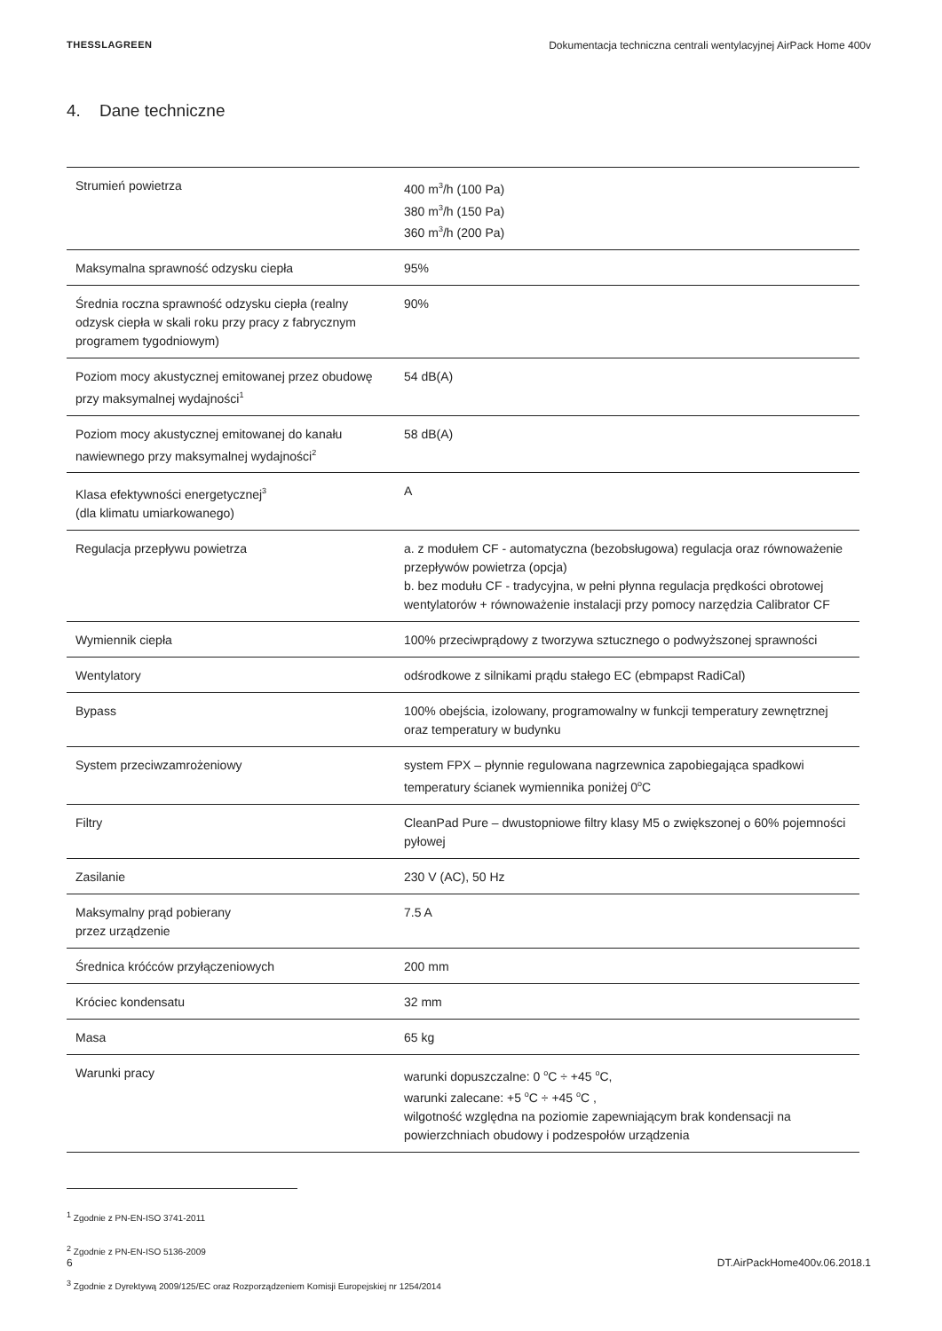THESSLAGREEN Dokumentacja techniczna centrali wentylacyjnej AirPack Home 400v
4. Dane techniczne
| Strumień powietrza | 400 m<sup>3</sup>/h (100 Pa) 380 m<sup>3</sup>/h (150 Pa) 360 m<sup>3</sup>/h (200 Pa) |
| Maksymalna sprawność odzysku ciepła | 95% |
| Średnia roczna sprawność odzysku ciepła (realny odzysk ciepła w skali roku przy pracy z fabrycznym programem tygodniowym) | 90% |
| Poziom mocy akustycznej emitowanej przez obudowę przy maksymalnej wydajności<sup>1</sup> | 54 dB(A) |
| Poziom mocy akustycznej emitowanej do kanału nawiewnego przy maksymalnej wydajności<sup>2</sup> | 58 dB(A) |
| Klasa efektywności energetycznej<sup>3</sup> (dla klimatu umiarkowanego) | A |
| Regulacja przepływu powietrza | a. z modułem CF - automatyczna (bezobsługowa) regulacja oraz równoważenie przepływów powietrza (opcja) b. bez modułu CF - tradycyjna, w pełni płynna regulacja prędkości obrotowej wentylatorów + równoważenie instalacji przy pomocy narzędzia Calibrator CF |
| Wymiennik ciepła | 100% przeciwprądowy z tworzywa sztucznego o podwyższonej sprawności |
| Wentylatory | odśrodkowe z silnikami prądu stałego EC (ebmpapst RadiCal) |
| Bypass | 100% obejścia, izolowany, programowalny w funkcji temperatury zewnętrznej oraz temperatury w budynku |
| System przeciwzamrożeniowy | system FPX – płynnie regulowana nagrzewnica zapobiegająca spadkowi temperatury ścianek wymiennika poniżej 0<sup>o</sup>C |
| Filtry | CleanPad Pure – dwustopniowe filtry klasy M5 o zwiększonej o 60% pojemności pyłowej |
| Zasilanie | 230 V (AC), 50 Hz |
| Maksymalny prąd pobierany przez urządzenie | 7.5 A |
| Średnica króćców przyłączeniowych | 200 mm |
| Króciec kondensatu | 32 mm |
| Masa | 65 kg |
| Warunki pracy | warunki dopuszczalne: 0 <sup>o</sup>C ÷ +45 <sup>o</sup>C, warunki zalecane: +5 <sup>o</sup>C ÷ +45 <sup>o</sup>C , wilgotność względna na poziomie zapewniającym brak kondensacji na powierzchniach obudowy i podzespołów urządzenia |
<sup>1</sup> Zgodnie z PN-EN-ISO 3741-2011
<sup>2</sup> Zgodnie z PN-EN-ISO 5136-2009
<sup>3</sup> Zgodnie z Dyrektywą 2009/125/EC oraz Rozporządzeniem Komisji Europejskiej nr 1254/2014
6 DT.AirPackHome400v.06.2018.1